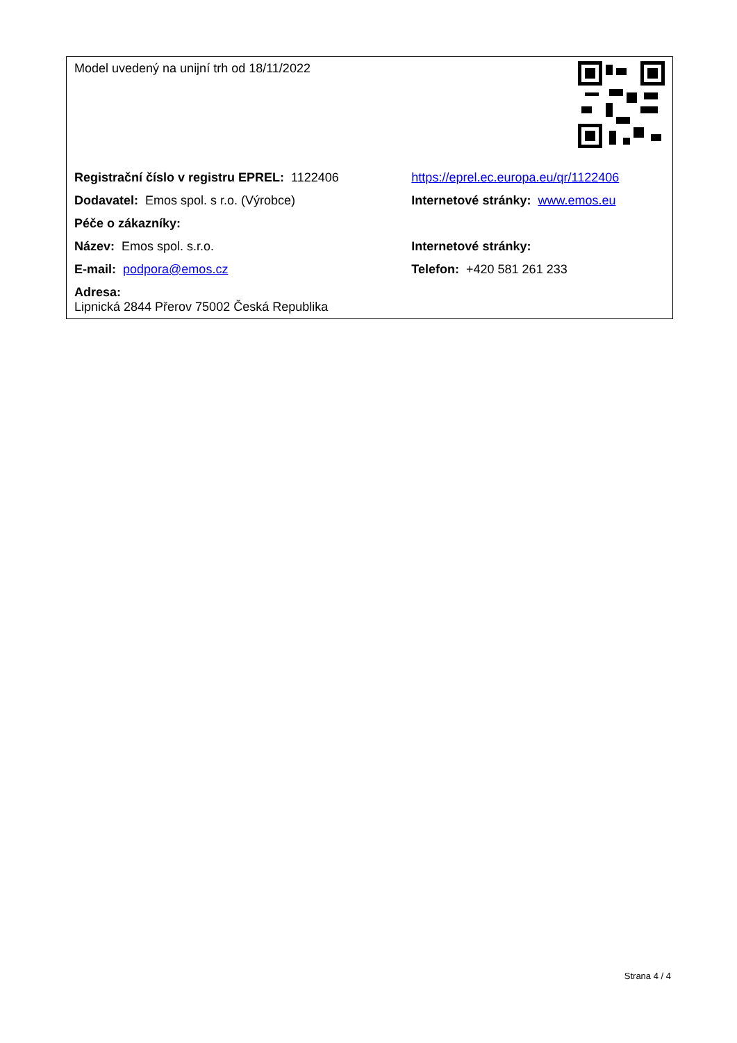| Model uvedený na unijní trh od 18/11/2022 | |
| Registrační číslo v registru EPREL: 1122406 | https://eprel.ec.europa.eu/qr/1122406 |
| Dodavatel: Emos spol. s r.o. (Výrobce) | Internetové stránky: www.emos.eu |
| Péče o zákazníky: | |
| Název: Emos spol. s.r.o. | Internetové stránky: |
| E-mail: podpora@emos.cz | Telefon: +420 581 261 233 |
| Adresa: Lipnická 2844 Přerov 75002 Česká Republika | |
Strana 4 / 4